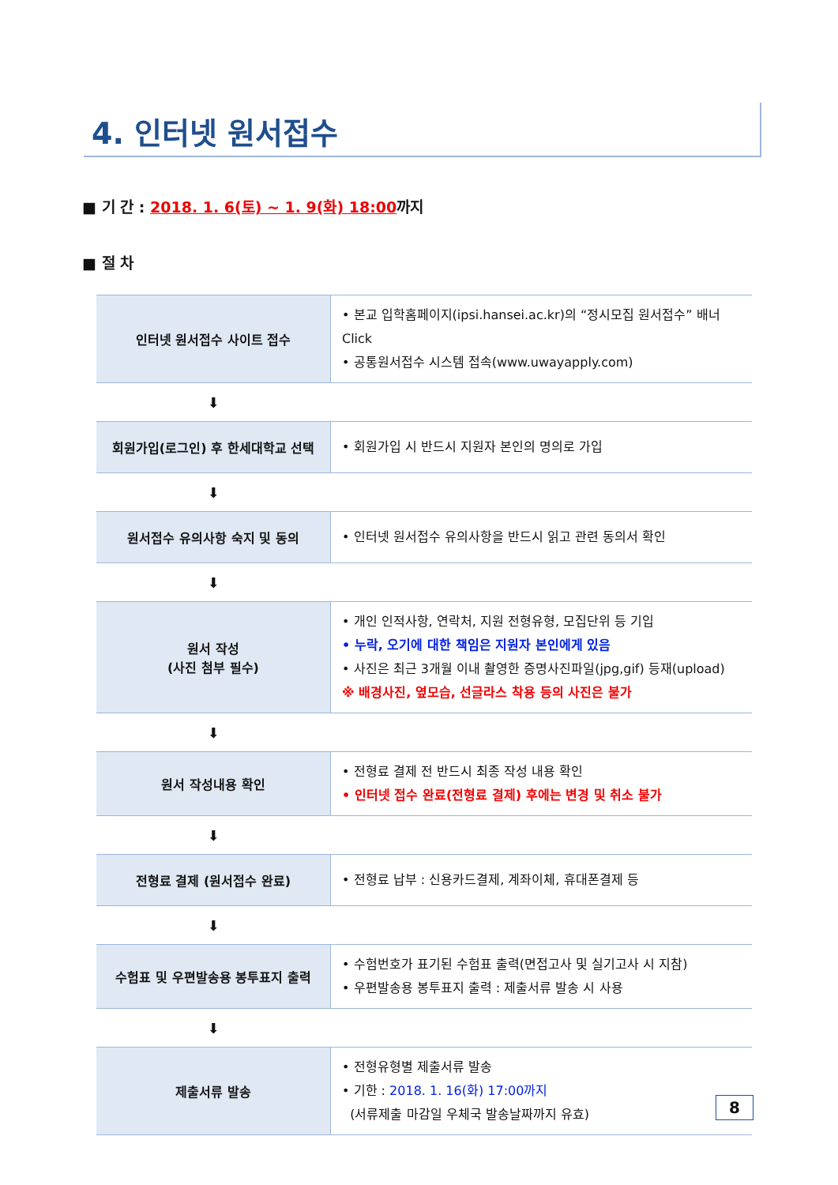4. 인터넷 원서접수
■ 기 간 : 2018. 1. 6(토) ~ 1. 9(화) 18:00까지
■ 절 차
| 인터넷 원서접수 사이트 접수 | • 본교 입학홈페이지(ipsi.hansei.ac.kr)의 “정시모집 원서접수” 배너 Click • 공통원서접수 시스템 접속(www.uwayapply.com) |
| ⬇ | |
| 회원가입(로그인) 후 한세대학교 선택 | • 회원가입 시 반드시 지원자 본인의 명의로 가입 |
| ⬇ | |
| 원서접수 유의사항 숙지 및 동의 | • 인터넷 원서접수 유의사항을 반드시 읽고 관련 동의서 확인 |
| ⬇ | |
| 원서 작성 (사진 첨부 필수) | • 개인 인적사항, 연락처, 지원 전형유형, 모집단위 등 기입 • 누락, 오기에 대한 책임은 지원자 본인에게 있음 • 사진은 최근 3개월 이내 촬영한 증명사진파일(jpg,gif) 등재(upload) ※ 배경사진, 옆모습, 선글라스 착용 등의 사진은 불가 |
| ⬇ | |
| 원서 작성내용 확인 | • 전형료 결제 전 반드시 최종 작성 내용 확인 • 인터넷 접수 완료(전형료 결제) 후에는 변경 및 취소 불가 |
| ⬇ | |
| 전형료 결제 (원서접수 완료) | • 전형료 납부 : 신용카드결제, 계좌이체, 휴대폰결제 등 |
| ⬇ | |
| 수험표 및 우편발송용 봉투표지 출력 | • 수험번호가 표기된 수험표 출력(면접고사 및 실기고사 시 지참) • 우편발송용 봉투표지 출력 : 제출서류 발송 시 사용 |
| ⬇ | |
| 제출서류 발송 | • 전형유형별 제출서류 발송 • 기한 : 2018. 1. 16(화) 17:00까지 (서류제출 마감일 우체국 발송날짜까지 유효) |
8